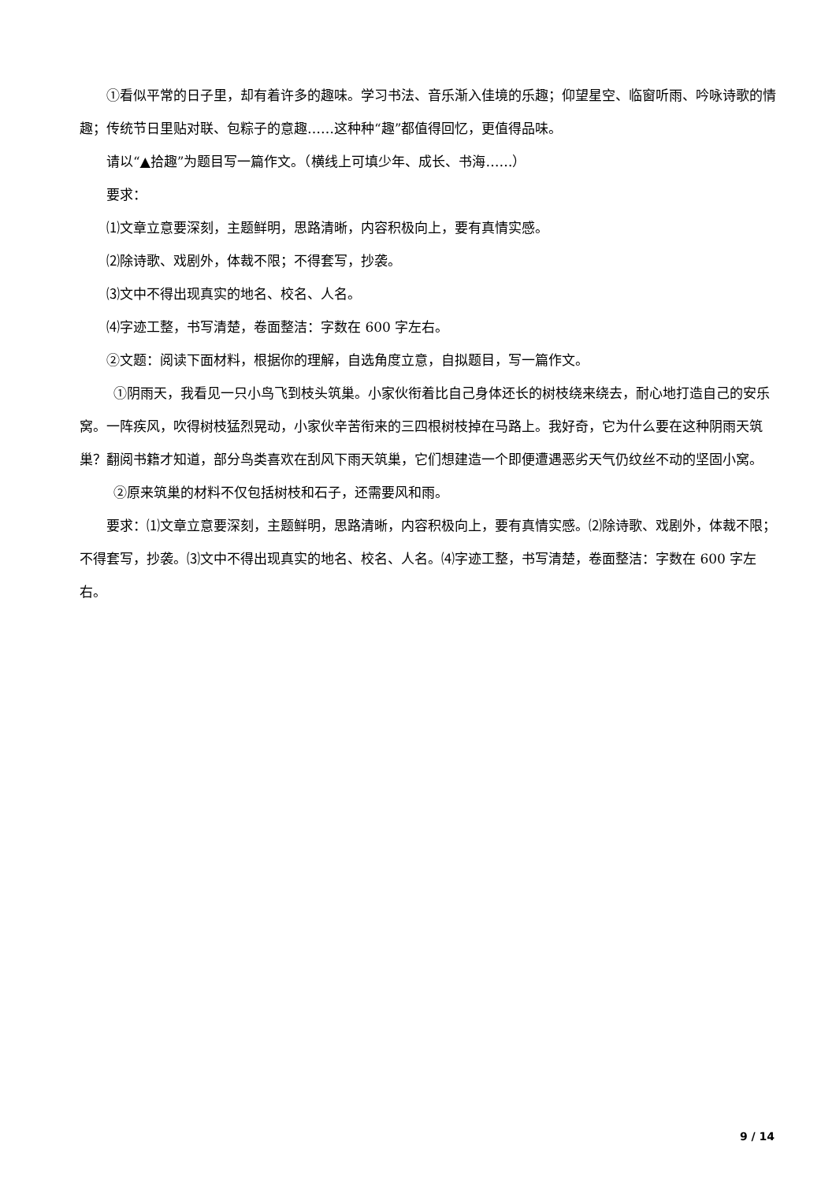①看似平常的日子里，却有着许多的趣味。学习书法、音乐渐入佳境的乐趣；仰望星空、临窗听雨、吟咏诗歌的情趣；传统节日里贴对联、包粽子的意趣……这种种“趣”都值得回忆，更值得品味。
请以“▲拾趣”为题目写一篇作文。（横线上可填少年、成长、书海……）
要求：
⑴文章立意要深刻，主题鲜明，思路清晰，内容积极向上，要有真情实感。
⑵除诗歌、戏剧外，体裁不限；不得套写，抄袭。
⑶文中不得出现真实的地名、校名、人名。
⑷字迹工整，书写清楚，卷面整洁：字数在 600 字左右。
②文题：阅读下面材料，根据你的理解，自选角度立意，自拟题目，写一篇作文。
①阴雨天，我看见一只小鸟飞到枝头筑巢。小家伙衔着比自己身体还长的树枝绕来绕去，耐心地打造自己的安乐窝。一阵疾风，吹得树枝猛烈晃动，小家伙辛苦衔来的三四根树枝掉在马路上。我好奇，它为什么要在这种阴雨天筑巢？翻阅书籍才知道，部分鸟类喜欢在刮风下雨天筑巢，它们想建造一个即便遭遇恶劣天气仍纹丝不动的坚固小窝。
②原来筑巢的材料不仅包括树枝和石子，还需要风和雨。
要求：⑴文章立意要深刻，主题鲜明，思路清晰，内容积极向上，要有真情实感。⑵除诗歌、戏剧外，体裁不限；不得套写，抄袭。⑶文中不得出现真实的地名、校名、人名。⑷字迹工整，书写清楚，卷面整洁：字数在 600 字左右。
9 / 14